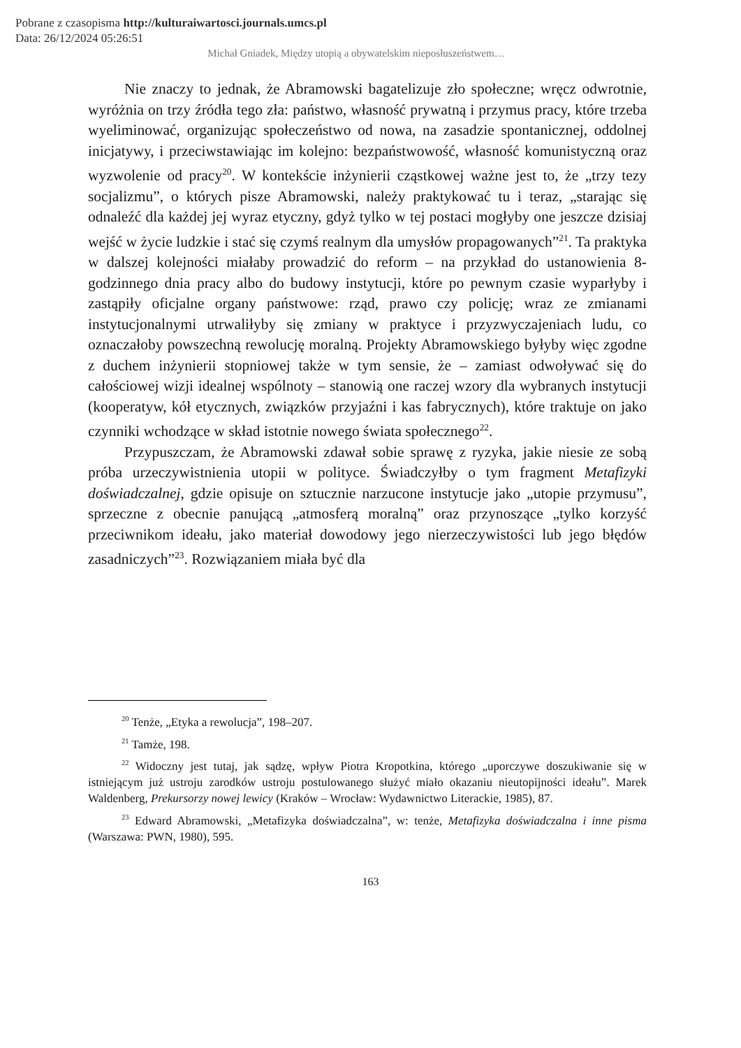Pobrane z czasopisma http://kulturaiwartosci.journals.umcs.pl
Data: 26/12/2024 05:26:51
Michał Gniadek, Między utopią a obywatelskim nieposłuszeństwem…
Nie znaczy to jednak, że Abramowski bagatelizuje zło społeczne; wręcz odwrotnie, wyróżnia on trzy źródła tego zła: państwo, własność prywatną i przymus pracy, które trzeba wyeliminować, organizując społeczeństwo od nowa, na zasadzie spontanicznej, oddolnej inicjatywy, i przeciwstawiając im kolejno: bezpaństwowość, własność komunistyczną oraz wyzwolenie od pracy<sup>20</sup>. W kontekście inżynierii cząstkowej ważne jest to, że „trzy tezy socjalizmu”, o których pisze Abramowski, należy praktykować tu i teraz, „starając się odnaleźć dla każdej jej wyraz etyczny, gdyż tylko w tej postaci mogłyby one jeszcze dzisiaj wejść w życie ludzkie i stać się czymś realnym dla umysłów propagowanych”<sup>21</sup>. Ta praktyka w dalszej kolejności miałaby prowadzić do reform – na przykład do ustanowienia 8-godzinnego dnia pracy albo do budowy instytucji, które po pewnym czasie wyparłyby i zastąpiły oficjalne organy państwowe: rząd, prawo czy policję; wraz ze zmianami instytucjonalnymi utrwaliłyby się zmiany w praktyce i przyzwyczajeniach ludu, co oznaczałoby powszechną rewolucję moralną. Projekty Abramowskiego byłyby więc zgodne z duchem inżynierii stopniowej także w tym sensie, że – zamiast odwoływać się do całościowej wizji idealnej wspólnoty – stanowią one raczej wzory dla wybranych instytucji (kooperatyw, kół etycznych, związków przyjaźni i kas fabrycznych), które traktuje on jako czynniki wchodzące w skład istotnie nowego świata społecznego<sup>22</sup>.
Przypuszczam, że Abramowski zdawał sobie sprawę z ryzyka, jakie niesie ze sobą próba urzeczywistnienia utopii w polityce. Świadczyłby o tym fragment Metafizyki doświadczalnej, gdzie opisuje on sztucznie narzucone instytucje jako „utopie przymusu”, sprzeczne z obecnie panującą „atmosferą moralną” oraz przynoszące „tylko korzyść przeciwnikom ideału, jako materiał dowodowy jego nierzeczywistości lub jego błędów zasadniczych”<sup>23</sup>. Rozwiązaniem miała być dla
<sup>20</sup> Tenże, „Etyka a rewolucja”, 198–207.
<sup>21</sup> Tamże, 198.
<sup>22</sup> Widoczny jest tutaj, jak sądzę, wpływ Piotra Kropotkina, którego „uporczywe doszukiwanie się w istniejącym już ustroju zarodków ustroju postulowanego służyć miało okazaniu nieutopijności ideału”. Marek Waldenberg, Prekursorzy nowej lewicy (Kraków – Wrocław: Wydawnictwo Literackie, 1985), 87.
<sup>23</sup> Edward Abramowski, „Metafizyka doświadczalna”, w: tenże, Metafizyka doświadczalna i inne pisma (Warszawa: PWN, 1980), 595.
163